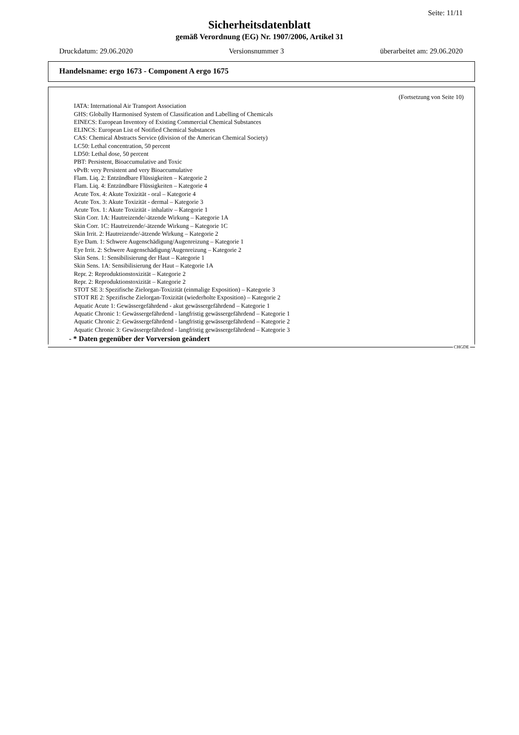Seite: 11/11
Sicherheitsdatenblatt
gemäß Verordnung (EG) Nr. 1907/2006, Artikel 31
Druckdatum: 29.06.2020 Versionsnummer 3 überarbeitet am: 29.06.2020
Handelsname: ergo 1673 - Component A ergo 1675
(Fortsetzung von Seite 10)
IATA: International Air Transport Association
GHS: Globally Harmonised System of Classification and Labelling of Chemicals
EINECS: European Inventory of Existing Commercial Chemical Substances
ELINCS: European List of Notified Chemical Substances
CAS: Chemical Abstracts Service (division of the American Chemical Society)
LC50: Lethal concentration, 50 percent
LD50: Lethal dose, 50 percent
PBT: Persistent, Bioaccumulative and Toxic
vPvB: very Persistent and very Bioaccumulative
Flam. Liq. 2: Entzündbare Flüssigkeiten – Kategorie 2
Flam. Liq. 4: Entzündbare Flüssigkeiten – Kategorie 4
Acute Tox. 4: Akute Toxizität - oral – Kategorie 4
Acute Tox. 3: Akute Toxizität - dermal – Kategorie 3
Acute Tox. 1: Akute Toxizität - inhalativ – Kategorie 1
Skin Corr. 1A: Hautreizende/-ätzende Wirkung – Kategorie 1A
Skin Corr. 1C: Hautreizende/-ätzende Wirkung – Kategorie 1C
Skin Irrit. 2: Hautreizende/-ätzende Wirkung – Kategorie 2
Eye Dam. 1: Schwere Augenschädigung/Augenreizung – Kategorie 1
Eye Irrit. 2: Schwere Augenschädigung/Augenreizung – Kategorie 2
Skin Sens. 1: Sensibilisierung der Haut – Kategorie 1
Skin Sens. 1A: Sensibilisierung der Haut – Kategorie 1A
Repr. 2: Reproduktionstoxizität – Kategorie 2
Repr. 2: Reproduktionstoxizität – Kategorie 2
STOT SE 3: Spezifische Zielorgan-Toxizität (einmalige Exposition) – Kategorie 3
STOT RE 2: Spezifische Zielorgan-Toxizität (wiederholte Exposition) – Kategorie 2
Aquatic Acute 1: Gewässergefährdend - akut gewässergefährdend – Kategorie 1
Aquatic Chronic 1: Gewässergefährdend - langfristig gewässergefährdend – Kategorie 1
Aquatic Chronic 2: Gewässergefährdend - langfristig gewässergefährdend – Kategorie 2
Aquatic Chronic 3: Gewässergefährdend - langfristig gewässergefährdend – Kategorie 3
- * Daten gegenüber der Vorversion geändert
CHGDE